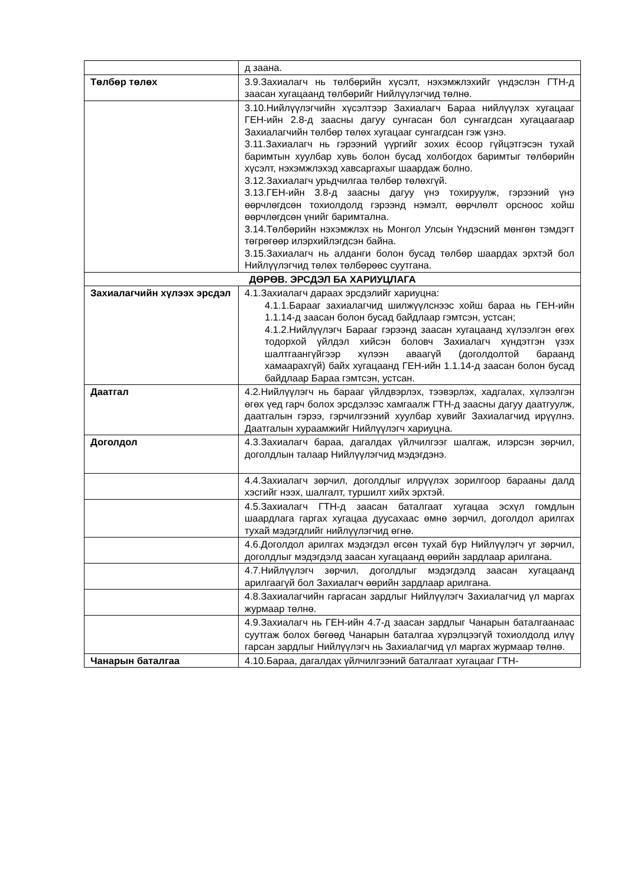| | д заана. |
| Төлбөр төлөх | 3.9.Захиалагч нь төлбөрийн хүсэлт, нэхэмжлэхийг үндэслэн ГТН-д заасан хугацаанд төлбөрийг Нийлүүлэгчид төлнө. |
| | 3.10.Нийлүүлэгчийн хүсэлтээр Захиалагч Бараа нийлүүлэх хугацааг ГЕН-ийн 2.8-д заасны дагуу сунгасан бол сунгагдсан хугацаагаар Захиалагчийн төлбөр төлөх хугацааг сунгагдсан гэж үзнэ. 3.11.Захиалагч нь гэрээний үүргийг зохих ёсоор гүйцэтгэсэн тухай баримтын хуулбар хувь болон бусад холбогдох баримтыг төлбөрийн хүсэлт, нэхэмжлэхэд хавсаргахыг шаардаж болно. 3.12.Захиалагч урьдчилгаа төлбөр төлөхгүй. 3.13.ГЕН-ийн 3.8-д заасны дагуу үнэ тохируулж, гэрээний үнэ өөрчлөгдсөн тохиолдолд гэрээнд нэмэлт, өөрчлөлт орсноос хойш өөрчлөгдсөн үнийг баримтална. 3.14.Төлбөрийн нэхэмжлэх нь Монгол Улсын Үндэсний мөнгөн тэмдэгт төгрөгөөр илэрхийлэгдсэн байна. 3.15.Захиалагч нь алданги болон бусад төлбөр шаардах эрхтэй бол Нийлүүлэгчид төлөх төлбөрөөс суутгана. |
| ДӨРӨВ. ЭРСДЭЛ БА ХАРИУЦЛАГА | |
| Захиалагчийн хүлээх эрсдэл | 4.1.Захиалагч дараах эрсдэлийг хариуцна: 4.1.1.Барааг захиалагчид шилжүүлснээс хойш бараа нь ГЕН-ийн 1.1.14-д заасан болон бусад байдлаар гэмтсэн, устсан; 4.1.2.Нийлүүлэгч Барааг гэрээнд заасан хугацаанд хүлээлгэн өгөх тодорхой үйлдэл хийсэн боловч Захиалагч хүндэтгэн үзэх шалтгаангүйгээр хүлээн аваагүй (доголдолтой бараанд хамаарахгүй) байх хугацаанд ГЕН-ийн 1.1.14-д заасан болон бусад байдлаар Бараа гэмтсэн, устсан. |
| Даатгал | 4.2.Нийлүүлэгч нь барааг үйлдвэрлэх, тээвэрлэх, хадгалах, хүлээлгэн өгөх үед гарч болох эрсдэлээс хамгаалж ГТН-д заасны дагуу даатгуулж, даатгалын гэрээ, гэрчилгээний хуулбар хувийг Захиалагчид ирүүлнэ. Даатгалын хураамжийг Нийлүүлэгч хариуцна. |
| Доголдол | 4.3.Захиалагч бараа, дагалдах үйлчилгээг шалгаж, илэрсэн зөрчил, доголдлын талаар Нийлүүлэгчид мэдэгдэнэ. |
| | 4.4.Захиалагч зөрчил, доголдлыг илрүүлэх зорилгоор барааны далд хэсгийг нээх, шалгалт, туршилт хийх эрхтэй. |
| | 4.5.Захиалагч ГТН-д заасан баталгаат хугацаа эсхүл гомдлын шаардлага гаргах хугацаа дуусахаас өмнө зөрчил, доголдол арилгах тухай мэдэгдлийг нийлүүлэгчид өгнө. |
| | 4.6.Доголдол арилгах мэдэгдэл өгсөн тухай бүр Нийлүүлэгч уг зөрчил, доголдлыг мэдэгдэлд заасан хугацаанд өөрийн зардлаар арилгана. |
| | 4.7.Нийлүүлэгч зөрчил, доголдлыг мэдэгдэлд заасан хугацаанд арилгаагүй бол Захиалагч өөрийн зардлаар арилгана. |
| | 4.8.Захиалагчийн гаргасан зардлыг Нийлүүлэгч Захиалагчид үл маргах журмаар төлнө. |
| | 4.9.Захиалагч нь ГЕН-ийн 4.7-д заасан зардлыг Чанарын баталгаанаас суутгаж болох бөгөөд Чанарын баталгаа хүрэлцээгүй тохиолдолд илүү гарсан зардлыг Нийлүүлэгч нь Захиалагчид үл маргах журмаар төлнө. |
| Чанарын баталгаа | 4.10.Бараа, дагалдах үйлчилгээний баталгаат хугацааг ГТН- |